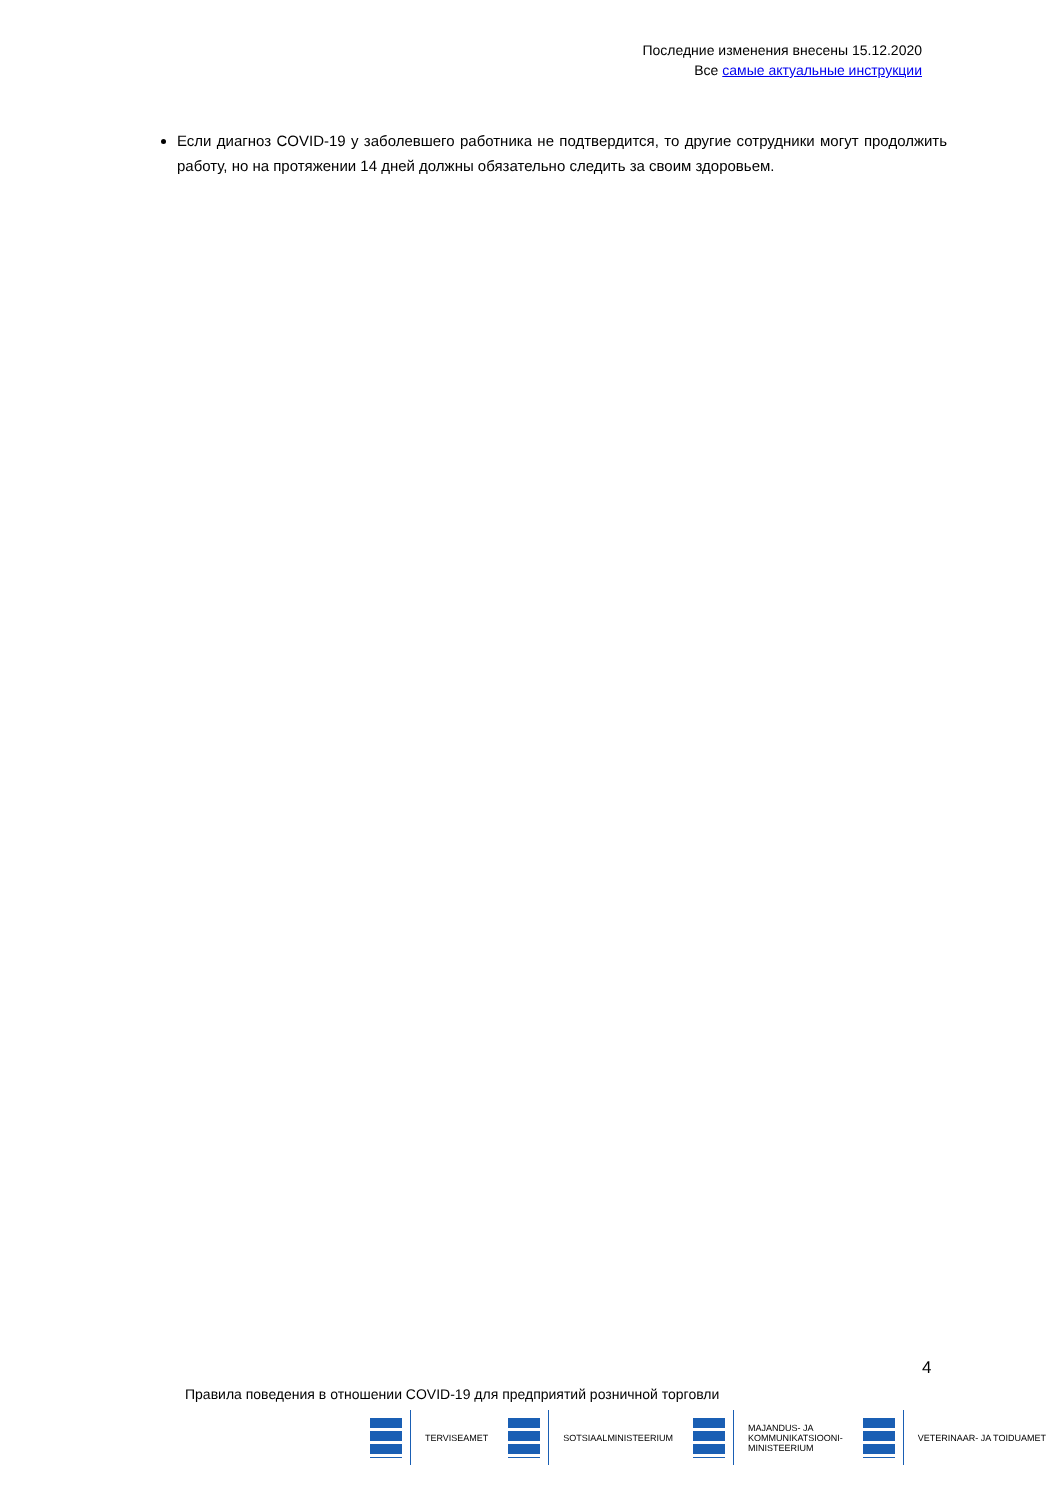Последние изменения внесены 15.12.2020
Все самые актуальные инструкции
Если диагноз COVID-19 у заболевшего работника не подтвердится, то другие сотрудники могут продолжить работу, но на протяжении 14 дней должны обязательно следить за своим здоровьем.
4
Правила поведения в отношении COVID-19 для предприятий розничной торговли
TERVISEAMET SOTSIAALMINISTEERIUM
MAJANDUS- JA
KOMMUNIKATSIOONI-
MINISTEERIUM
VETERINAAR- JA TOIDUAMET